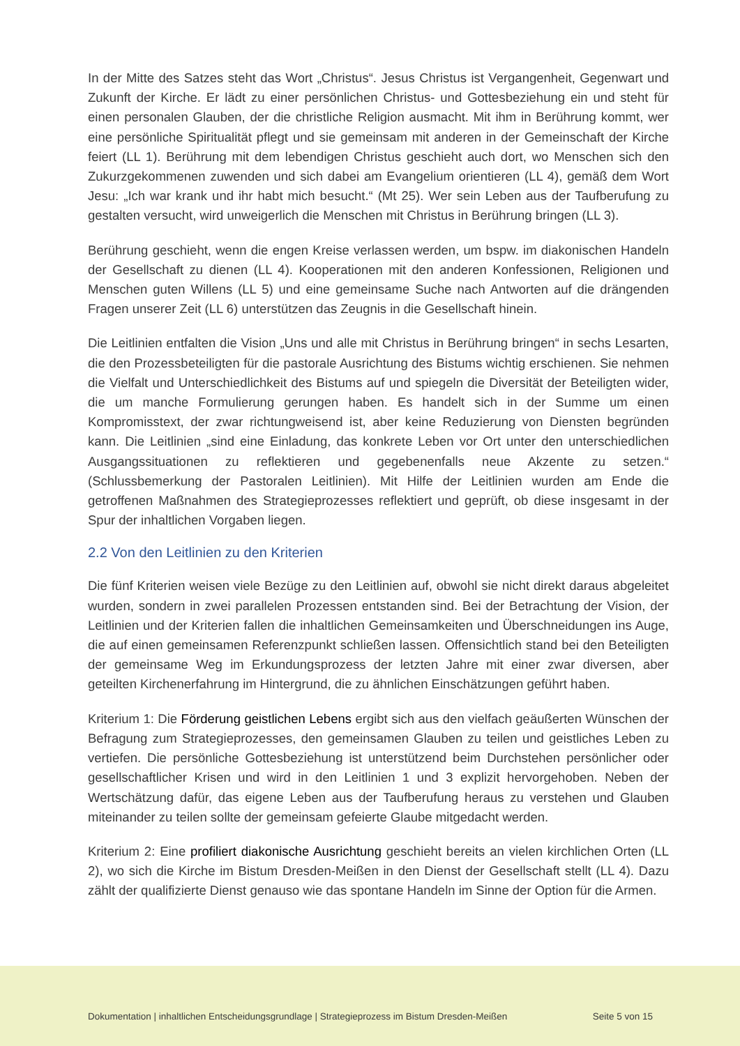In der Mitte des Satzes steht das Wort „Christus“. Jesus Christus ist Vergangenheit, Gegenwart und Zukunft der Kirche. Er lädt zu einer persönlichen Christus- und Gottesbeziehung ein und steht für einen personalen Glauben, der die christliche Religion ausmacht. Mit ihm in Berührung kommt, wer eine persönliche Spiritualität pflegt und sie gemeinsam mit anderen in der Gemeinschaft der Kirche feiert (LL 1). Berührung mit dem lebendigen Christus geschieht auch dort, wo Menschen sich den Zukurzgekommenen zuwenden und sich dabei am Evangelium orientieren (LL 4), gemäß dem Wort Jesu: „Ich war krank und ihr habt mich besucht.“ (Mt 25). Wer sein Leben aus der Taufberufung zu gestalten versucht, wird unweigerlich die Menschen mit Christus in Berührung bringen (LL 3).
Berührung geschieht, wenn die engen Kreise verlassen werden, um bspw. im diakonischen Handeln der Gesellschaft zu dienen (LL 4). Kooperationen mit den anderen Konfessionen, Religionen und Menschen guten Willens (LL 5) und eine gemeinsame Suche nach Antworten auf die drängenden Fragen unserer Zeit (LL 6) unterstützen das Zeugnis in die Gesellschaft hinein.
Die Leitlinien entfalten die Vision „Uns und alle mit Christus in Berührung bringen“ in sechs Lesarten, die den Prozessbeteiligten für die pastorale Ausrichtung des Bistums wichtig erschienen. Sie nehmen die Vielfalt und Unterschiedlichkeit des Bistums auf und spiegeln die Diversität der Beteiligten wider, die um manche Formulierung gerungen haben. Es handelt sich in der Summe um einen Kompromisstext, der zwar richtungweisend ist, aber keine Reduzierung von Diensten begründen kann. Die Leitlinien „sind eine Einladung, das konkrete Leben vor Ort unter den unterschiedlichen Ausgangssituationen zu reflektieren und gegebenenfalls neue Akzente zu setzen.“ (Schlussbemerkung der Pastoralen Leitlinien). Mit Hilfe der Leitlinien wurden am Ende die getroffenen Maßnahmen des Strategieprozesses reflektiert und geprüft, ob diese insgesamt in der Spur der inhaltlichen Vorgaben liegen.
2.2 Von den Leitlinien zu den Kriterien
Die fünf Kriterien weisen viele Bezüge zu den Leitlinien auf, obwohl sie nicht direkt daraus abgeleitet wurden, sondern in zwei parallelen Prozessen entstanden sind. Bei der Betrachtung der Vision, der Leitlinien und der Kriterien fallen die inhaltlichen Gemeinsamkeiten und Überschneidungen ins Auge, die auf einen gemeinsamen Referenzpunkt schließen lassen. Offensichtlich stand bei den Beteiligten der gemeinsame Weg im Erkundungsprozess der letzten Jahre mit einer zwar diversen, aber geteilten Kirchenerfahrung im Hintergrund, die zu ähnlichen Einschätzungen geführt haben.
Kriterium 1: Die Förderung geistlichen Lebens ergibt sich aus den vielfach geäußerten Wünschen der Befragung zum Strategieprozesses, den gemeinsamen Glauben zu teilen und geistliches Leben zu vertiefen. Die persönliche Gottesbeziehung ist unterstützend beim Durchstehen persönlicher oder gesellschaftlicher Krisen und wird in den Leitlinien 1 und 3 explizit hervorgehoben. Neben der Wertschätzung dafür, das eigene Leben aus der Taufberufung heraus zu verstehen und Glauben miteinander zu teilen sollte der gemeinsam gefeierte Glaube mitgedacht werden.
Kriterium 2: Eine profiliert diakonische Ausrichtung geschieht bereits an vielen kirchlichen Orten (LL 2), wo sich die Kirche im Bistum Dresden-Meißen in den Dienst der Gesellschaft stellt (LL 4). Dazu zählt der qualifizierte Dienst genauso wie das spontane Handeln im Sinne der Option für die Armen.
Dokumentation | inhaltlichen Entscheidungsgrundlage | Strategieprozess im Bistum Dresden-Meißen Seite 5 von 15